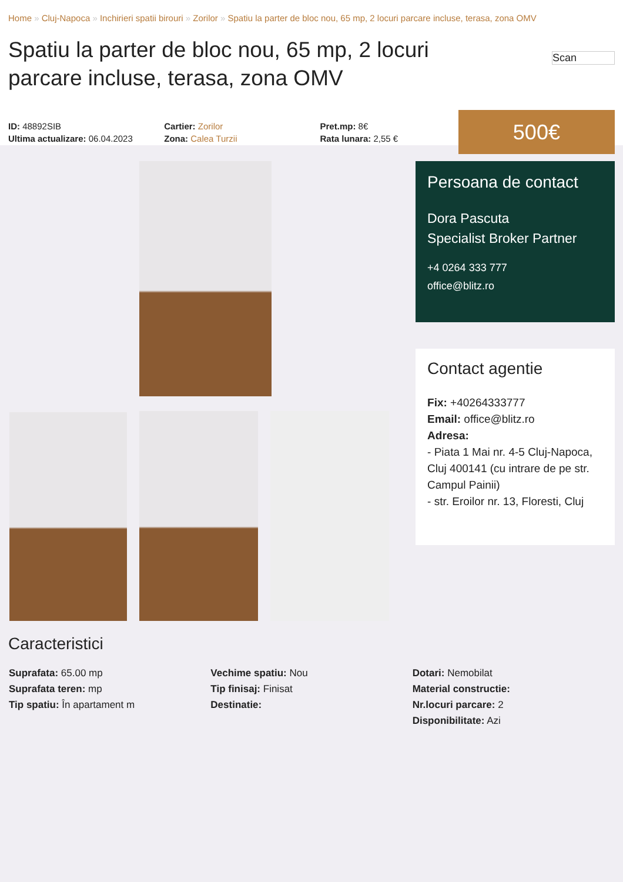Home » Cluj-Napoca » Inchirieri spatii birouri » Zorilor » Spatiu la parter de bloc nou, 65 mp, 2 locuri parcare incluse, terasa, zona OMV
Spatiu la parter de bloc nou, 65 mp, 2 locuri parcare incluse, terasa, zona OMV
Scan
ID: 48892SIB
Ultima actualizare: 06.04.2023
Cartier: Zorilor
Zona: Calea Turzii
Pret.mp: 8€
Rata lunara: 2,55 €
500€
Persoana de contact
Dora Pascuta
Specialist Broker Partner
+4 0264 333 777
office@blitz.ro
Contact agentie
Fix: +40264333777
Email: office@blitz.ro
Adresa:
- Piata 1 Mai nr. 4-5 Cluj-Napoca, Cluj 400141 (cu intrare de pe str. Campul Painii)
- str. Eroilor nr. 13, Floresti, Cluj
Caracteristici
Suprafata: 65.00 mp
Suprafata teren: mp
Tip spatiu: În apartament m
Vechime spatiu: Nou
Tip finisaj: Finisat
Destinatie:
Dotari: Nemobilat
Material constructie:
Nr.locuri parcare: 2
Disponibilitate: Azi